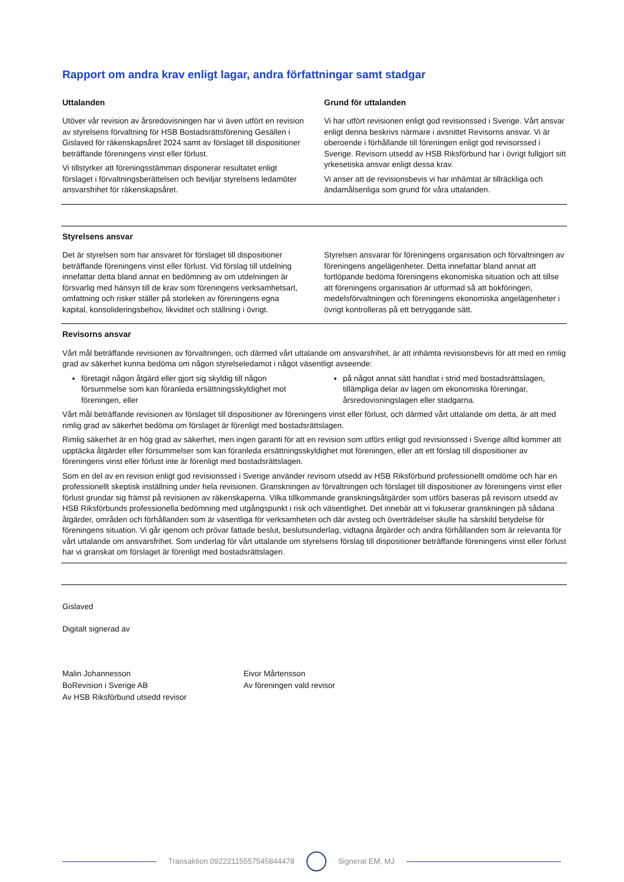Rapport om andra krav enligt lagar, andra författningar samt stadgar
Uttalanden
Utöver vår revision av årsredovisningen har vi även utfört en revision av styrelsens förvaltning för HSB Bostadsrättsförening Gesällen i Gislaved för räkenskapsåret 2024 samt av förslaget till dispositioner beträffande föreningens vinst eller förlust.
Vi tillstyrker att föreningsstämman disponerar resultatet enligt förslaget i förvaltningsberättelsen och beviljar styrelsens ledamöter ansvarsfrihet för räkenskapsåret.
Grund för uttalanden
Vi har utfört revisionen enligt god revisionssed i Sverige. Vårt ansvar enligt denna beskrivs närmare i avsnittet Revisorns ansvar. Vi är oberoende i förhållande till föreningen enligt god revisorssed i Sverige. Revisorn utsedd av HSB Riksförbund har i övrigt fullgjort sitt yrkesetiska ansvar enligt dessa krav.
Vi anser att de revisionsbevis vi har inhämtat är tillräckliga och ändamålsenliga som grund för våra uttalanden.
Styrelsens ansvar
Det är styrelsen som har ansvaret för förslaget till dispositioner beträffande föreningens vinst eller förlust. Vid förslag till utdelning innefattar detta bland annat en bedömning av om utdelningen är försvarlig med hänsyn till de krav som föreningens verksamhetsart, omfattning och risker ställer på storleken av föreningens egna kapital, konsolideringsbehov, likviditet och ställning i övrigt.
Styrelsen ansvarar för föreningens organisation och förvaltningen av föreningens angelägenheter. Detta innefattar bland annat att fortlöpande bedöma föreningens ekonomiska situation och att tillse att föreningens organisation är utformad så att bokföringen, medelsförvaltningen och föreningens ekonomiska angelägenheter i övrigt kontrolleras på ett betryggande sätt.
Revisorns ansvar
Vårt mål beträffande revisionen av förvaltningen, och därmed vårt uttalande om ansvarsfrihet, är att inhämta revisionsbevis för att med en rimlig grad av säkerhet kunna bedöma om någon styrelseledamot i något väsentligt avseende:
företagit någon åtgärd eller gjort sig skyldig till någon försummelse som kan föranleda ersättningsskyldighet mot föreningen, eller
på något annat sätt handlat i strid med bostadsrättslagen, tillämpliga delar av lagen om ekonomiska föreningar, årsredovisningslagen eller stadgarna.
Vårt mål beträffande revisionen av förslaget till dispositioner av föreningens vinst eller förlust, och därmed vårt uttalande om detta, är att med rimlig grad av säkerhet bedöma om förslaget är förenligt med bostadsrättslagen.
Rimlig säkerhet är en hög grad av säkerhet, men ingen garanti för att en revision som utförs enligt god revisionssed i Sverige alltid kommer att upptäcka åtgärder eller försummelser som kan föranleda ersättningsskyldighet mot föreningen, eller att ett förslag till dispositioner av föreningens vinst eller förlust inte är förenligt med bostadsrättslagen.
Som en del av en revision enligt god revisionssed i Sverige använder revisorn utsedd av HSB Riksförbund professionellt omdöme och har en professionellt skeptisk inställning under hela revisionen. Granskningen av förvaltningen och förslaget till dispositioner av föreningens vinst eller förlust grundar sig främst på revisionen av räkenskaperna. Vilka tillkommande granskningsåtgärder som utförs baseras på revisorn utsedd av HSB Riksförbunds professionella bedömning med utgångspunkt i risk och väsentlighet. Det innebär att vi fokuserar granskningen på sådana åtgärder, områden och förhållanden som är väsentliga för verksamheten och där avsteg och överträdelser skulle ha särskild betydelse för föreningens situation. Vi går igenom och prövar fattade beslut, beslutsunderlag, vidtagna åtgärder och andra förhållanden som är relevanta för vårt uttalande om ansvarsfrihet. Som underlag för vårt uttalande om styrelsens förslag till dispositioner beträffande föreningens vinst eller förlust har vi granskat om förslaget är förenligt med bostadsrättslagen.
Gislaved
Digitalt signerad av
Malin Johannesson
BoRevision i Sverige AB
Av HSB Riksförbund utsedd revisor
Eivor Mårtensson
Av föreningen vald revisor
Transaktion 09222115557545844478
Signerat EM, MJ